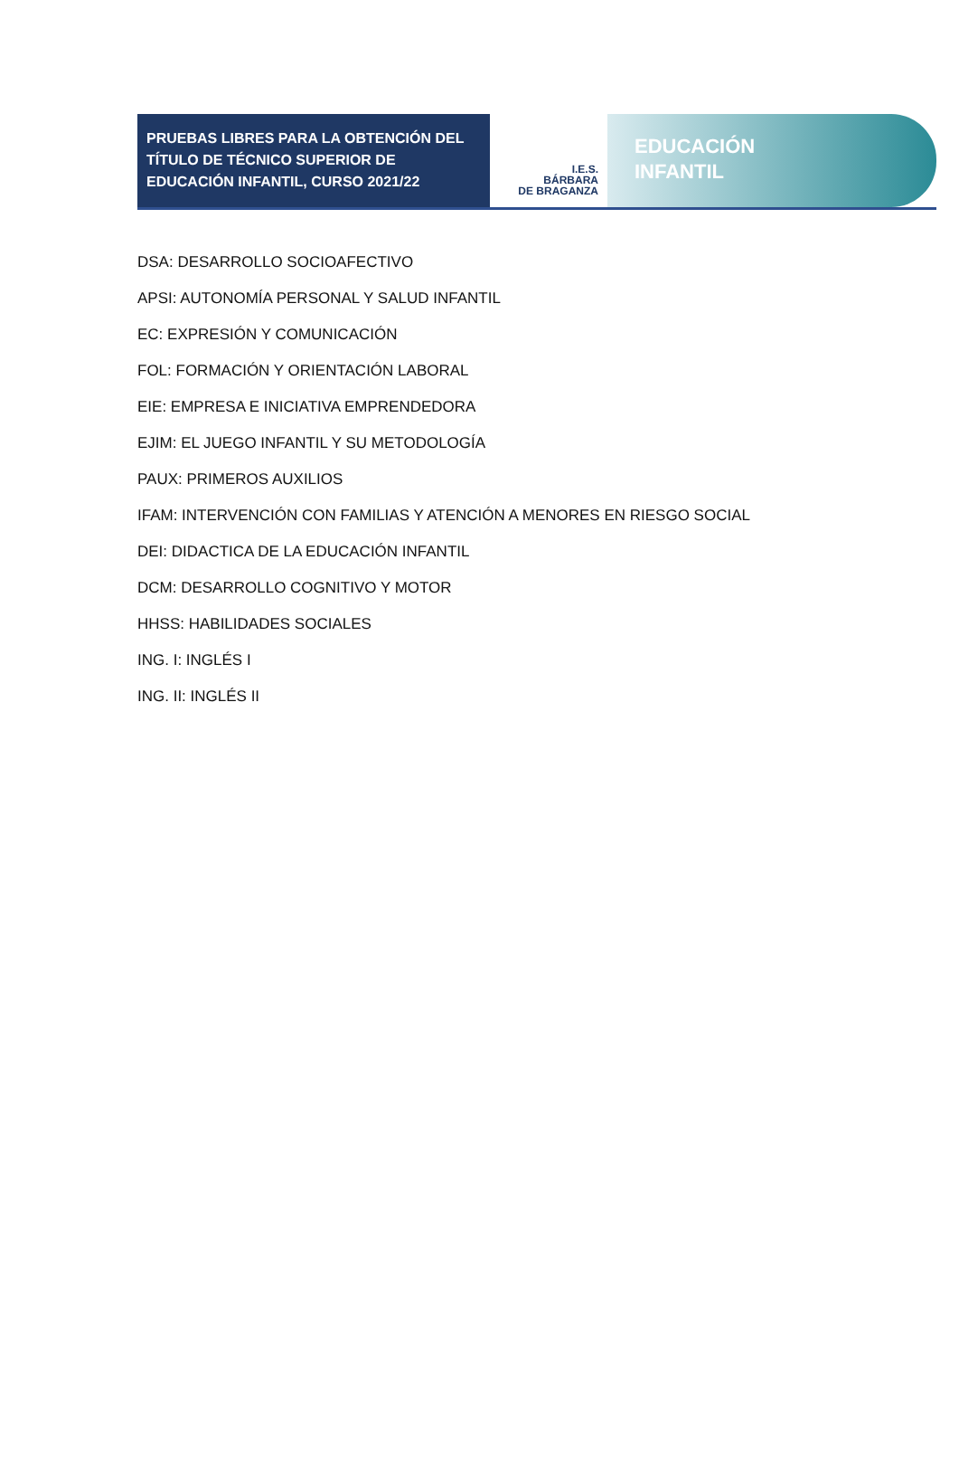PRUEBAS LIBRES PARA LA OBTENCIÓN DEL TÍTULO DE TÉCNICO SUPERIOR DE EDUCACIÓN INFANTIL, CURSO 2021/22
I.E.S.
BÁRBARA
DE BRAGANZA
EDUCACIÓN
INFANTIL
DSA: DESARROLLO SOCIOAFECTIVO
APSI: AUTONOMÍA PERSONAL Y SALUD INFANTIL
EC: EXPRESIÓN Y COMUNICACIÓN
FOL: FORMACIÓN Y ORIENTACIÓN LABORAL
EIE: EMPRESA E INICIATIVA EMPRENDEDORA
EJIM: EL JUEGO INFANTIL Y SU METODOLOGÍA
PAUX: PRIMEROS AUXILIOS
IFAM: INTERVENCIÓN CON FAMILIAS Y ATENCIÓN A MENORES EN RIESGO SOCIAL
DEI: DIDACTICA DE LA EDUCACIÓN INFANTIL
DCM: DESARROLLO COGNITIVO Y MOTOR
HHSS: HABILIDADES SOCIALES
ING. I: INGLÉS I
ING. II: INGLÉS II